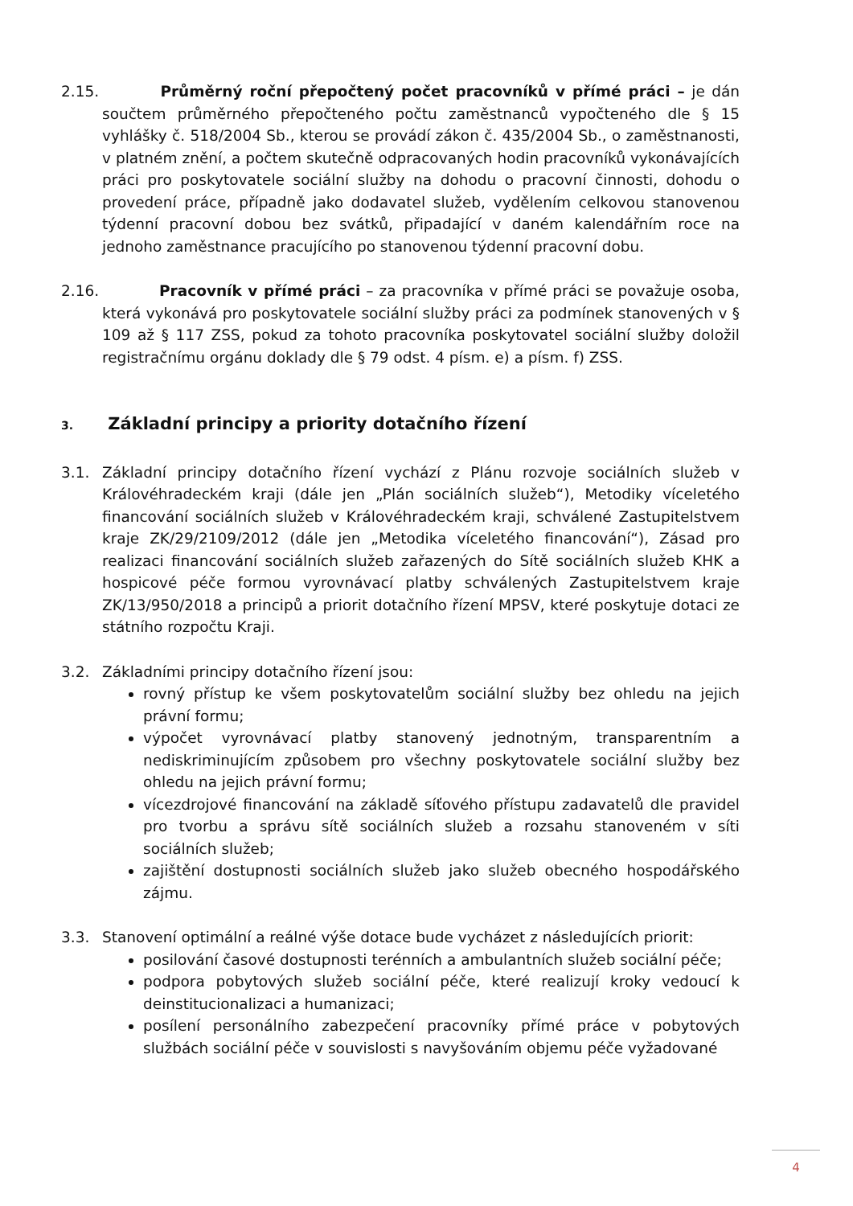2.15. Průměrný roční přepočtený počet pracovníků v přímé práci – je dán součtem průměrného přepočteného počtu zaměstnanců vypočteného dle § 15 vyhlášky č. 518/2004 Sb., kterou se provádí zákon č. 435/2004 Sb., o zaměstnanosti, v platném znění, a počtem skutečně odpracovaných hodin pracovníků vykonávajících práci pro poskytovatele sociální služby na dohodu o pracovní činnosti, dohodu o provedení práce, případně jako dodavatel služeb, vydělením celkovou stanovenou týdenní pracovní dobou bez svátků, připadající v daném kalendářním roce na jednoho zaměstnance pracujícího po stanovenou týdenní pracovní dobu.
2.16. Pracovník v přímé práci – za pracovníka v přímé práci se považuje osoba, která vykonává pro poskytovatele sociální služby práci za podmínek stanovených v § 109 až § 117 ZSS, pokud za tohoto pracovníka poskytovatel sociální služby doložil registračnímu orgánu doklady dle § 79 odst. 4 písm. e) a písm. f) ZSS.
3. Základní principy a priority dotačního řízení
3.1. Základní principy dotačního řízení vychází z Plánu rozvoje sociálních služeb v Královéhradeckém kraji (dále jen „Plán sociálních služeb“), Metodiky víceletého financování sociálních služeb v Královéhradeckém kraji, schválené Zastupitelstvem kraje ZK/29/2109/2012 (dále jen „Metodika víceletého financování“), Zásad pro realizaci financování sociálních služeb zařazených do Sítě sociálních služeb KHK a hospicové péče formou vyrovnávací platby schválených Zastupitelstvem kraje ZK/13/950/2018 a principů a priorit dotačního řízení MPSV, které poskytuje dotaci ze státního rozpočtu Kraji.
3.2. Základními principy dotačního řízení jsou:
rovný přístup ke všem poskytovatelům sociální služby bez ohledu na jejich právní formu;
výpočet vyrovnávací platby stanovený jednotným, transparentním a nediskriminujícím způsobem pro všechny poskytovatele sociální služby bez ohledu na jejich právní formu;
vícezdrojové financování na základě síťového přístupu zadavatelů dle pravidel pro tvorbu a správu sítě sociálních služeb a rozsahu stanoveném v síti sociálních služeb;
zajištění dostupnosti sociálních služeb jako služeb obecného hospodářského zájmu.
3.3. Stanovení optimální a reálné výše dotace bude vycházet z následujících priorit:
posilování časové dostupnosti terénních a ambulantních služeb sociální péče;
podpora pobytových služeb sociální péče, které realizují kroky vedoucí k deinstitucionalizaci a humanizaci;
posílení personálního zabezpečení pracovníky přímé práce v pobytových službách sociální péče v souvislosti s navyšováním objemu péče vyžadované
4